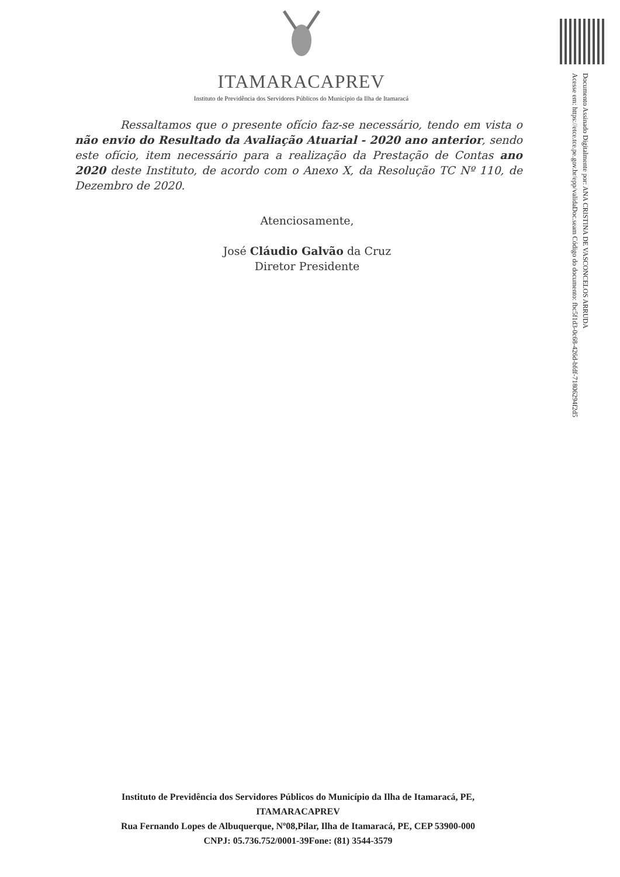Documento Assinado Digitalmente por: ANA CRISTINA DE VASCONCELOS ARRUDA
Acesse em: https://etce.tce.pe.gov.br/epp/validaDoc.seam Código do documento: fbc5f1d3-0c68-426d-bfdf-71806294f2d5
ITAMARACAPREV
Instituto de Previdência dos Servidores Públicos do Município da Ilha de Itamaracá
Ressaltamos que o presente ofício faz-se necessário, tendo em vista o não envio do Resultado da Avaliação Atuarial - 2020 ano anterior, sendo este ofício, item necessário para a realização da Prestação de Contas ano 2020 deste Instituto, de acordo com o Anexo X, da Resolução TC Nº 110, de Dezembro de 2020.
Atenciosamente,
José Cláudio Galvão da Cruz
Diretor Presidente
Instituto de Previdência dos Servidores Públicos do Município da Ilha de Itamaracá, PE,
ITAMARACAPREV
Rua Fernando Lopes de Albuquerque, Nº08,Pilar, Ilha de Itamaracá, PE, CEP 53900-000
CNPJ: 05.736.752/0001-39Fone: (81) 3544-3579